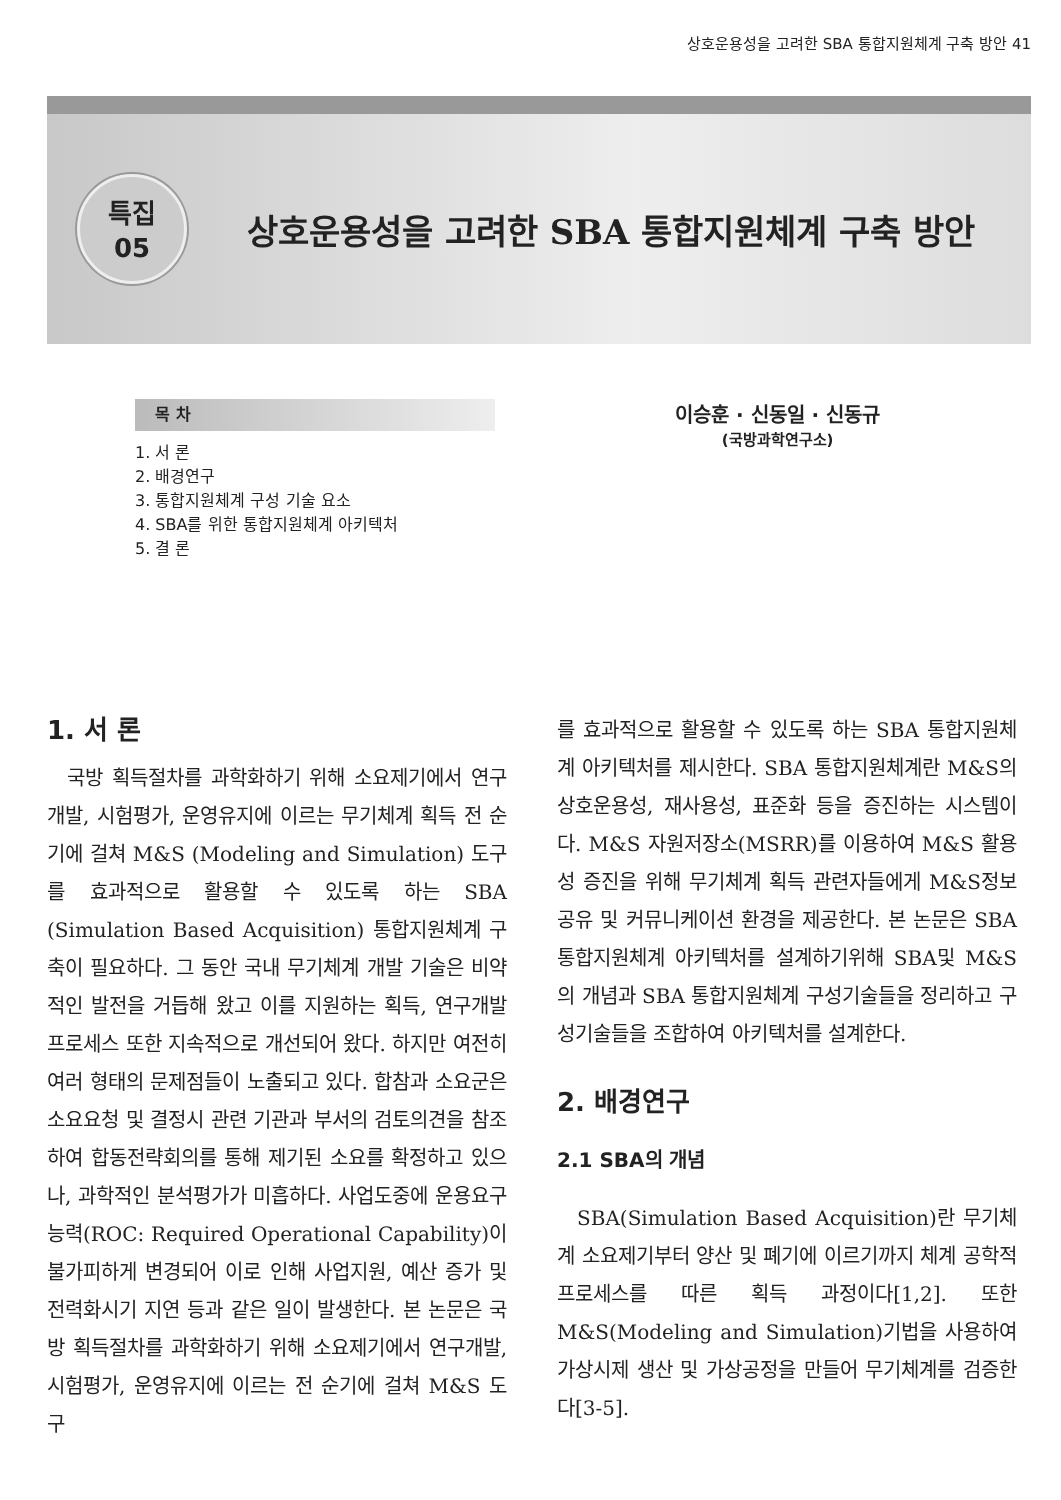상호운용성을 고려한 SBA 통합지원체계 구축 방안 41
특집
05
상호운용성을 고려한 SBA 통합지원체계 구축 방안
목 차
1. 서 론
2. 배경연구
3. 통합지원체계 구성 기술 요소
4. SBA를 위한 통합지원체계 아키텍처
5. 결 론
이승훈 · 신동일 · 신동규
(국방과학연구소)
1. 서 론
국방 획득절차를 과학화하기 위해 소요제기에서 연구개발, 시험평가, 운영유지에 이르는 무기체계 획득 전 순기에 걸쳐 M&S (Modeling and Simulation) 도구를 효과적으로 활용할 수 있도록 하는 SBA (Simulation Based Acquisition) 통합지원체계 구축이 필요하다. 그 동안 국내 무기체계 개발 기술은 비약적인 발전을 거듭해 왔고 이를 지원하는 획득, 연구개발 프로세스 또한 지속적으로 개선되어 왔다. 하지만 여전히 여러 형태의 문제점들이 노출되고 있다. 합참과 소요군은 소요요청 및 결정시 관련 기관과 부서의 검토의견을 참조하여 합동전략회의를 통해 제기된 소요를 확정하고 있으나, 과학적인 분석평가가 미흡하다. 사업도중에 운용요구능력(ROC: Required Operational Capability)이 불가피하게 변경되어 이로 인해 사업지원, 예산 증가 및 전력화시기 지연 등과 같은 일이 발생한다. 본 논문은 국방 획득절차를 과학화하기 위해 소요제기에서 연구개발, 시험평가, 운영유지에 이르는 전 순기에 걸쳐 M&S 도구
를 효과적으로 활용할 수 있도록 하는 SBA 통합지원체계 아키텍처를 제시한다. SBA 통합지원체계란 M&S의 상호운용성, 재사용성, 표준화 등을 증진하는 시스템이다. M&S 자원저장소(MSRR)를 이용하여 M&S 활용성 증진을 위해 무기체계 획득 관련자들에게 M&S정보공유 및 커뮤니케이션 환경을 제공한다. 본 논문은 SBA 통합지원체계 아키텍처를 설계하기위해 SBA및 M&S의 개념과 SBA 통합지원체계 구성기술들을 정리하고 구성기술들을 조합하여 아키텍처를 설계한다.
2. 배경연구
2.1 SBA의 개념
SBA(Simulation Based Acquisition)란 무기체계 소요제기부터 양산 및 폐기에 이르기까지 체계 공학적 프로세스를 따른 획득 과정이다[1,2]. 또한 M&S(Modeling and Simulation)기법을 사용하여 가상시제 생산 및 가상공정을 만들어 무기체계를 검증한다[3-5].